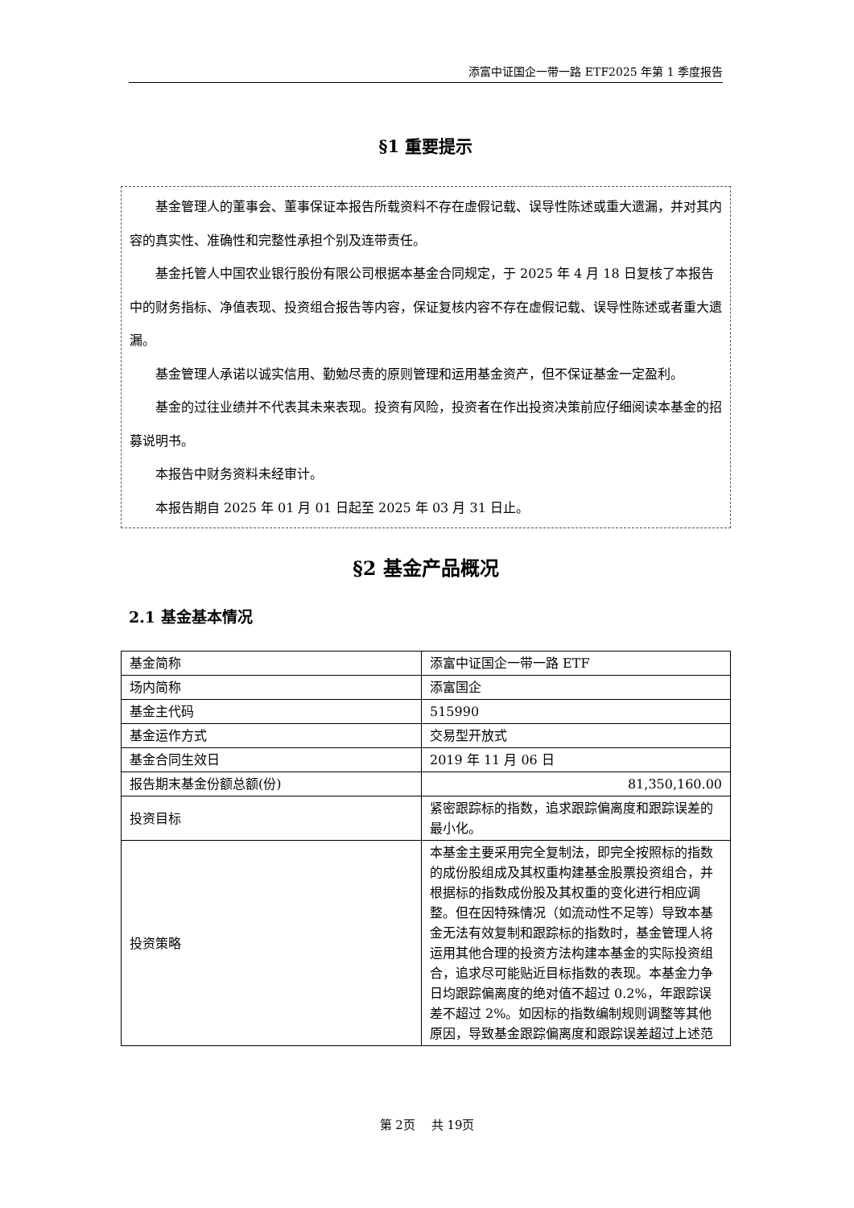添富中证国企一带一路 ETF2025 年第 1 季度报告
§1 重要提示
基金管理人的董事会、董事保证本报告所载资料不存在虚假记载、误导性陈述或重大遗漏，并对其内容的真实性、准确性和完整性承担个别及连带责任。
基金托管人中国农业银行股份有限公司根据本基金合同规定，于 2025 年 4 月 18 日复核了本报告中的财务指标、净值表现、投资组合报告等内容，保证复核内容不存在虚假记载、误导性陈述或者重大遗漏。
基金管理人承诺以诚实信用、勤勉尽责的原则管理和运用基金资产，但不保证基金一定盈利。
基金的过往业绩并不代表其未来表现。投资有风险，投资者在作出投资决策前应仔细阅读本基金的招募说明书。
本报告中财务资料未经审计。
本报告期自 2025 年 01 月 01 日起至 2025 年 03 月 31 日止。
§2 基金产品概况
2.1 基金基本情况
| 基金简称 | 添富中证国企一带一路 ETF |
| 场内简称 | 添富国企 |
| 基金主代码 | 515990 |
| 基金运作方式 | 交易型开放式 |
| 基金合同生效日 | 2019 年 11 月 06 日 |
| 报告期末基金份额总额(份) | 81,350,160.00 |
| 投资目标 | 紧密跟踪标的指数，追求跟踪偏离度和跟踪误差的最小化。 |
| 投资策略 | 本基金主要采用完全复制法，即完全按照标的指数的成份股组成及其权重构建基金股票投资组合，并根据标的指数成份股及其权重的变化进行相应调整。但在因特殊情况（如流动性不足等）导致本基金无法有效复制和跟踪标的指数时，基金管理人将运用其他合理的投资方法构建本基金的实际投资组合，追求尽可能贴近目标指数的表现。本基金力争日均跟踪偏离度的绝对值不超过 0.2%，年跟踪误差不超过 2%。如因标的指数编制规则调整等其他原因，导致基金跟踪偏离度和跟踪误差超过上述范 |
第 2页　 共 19页